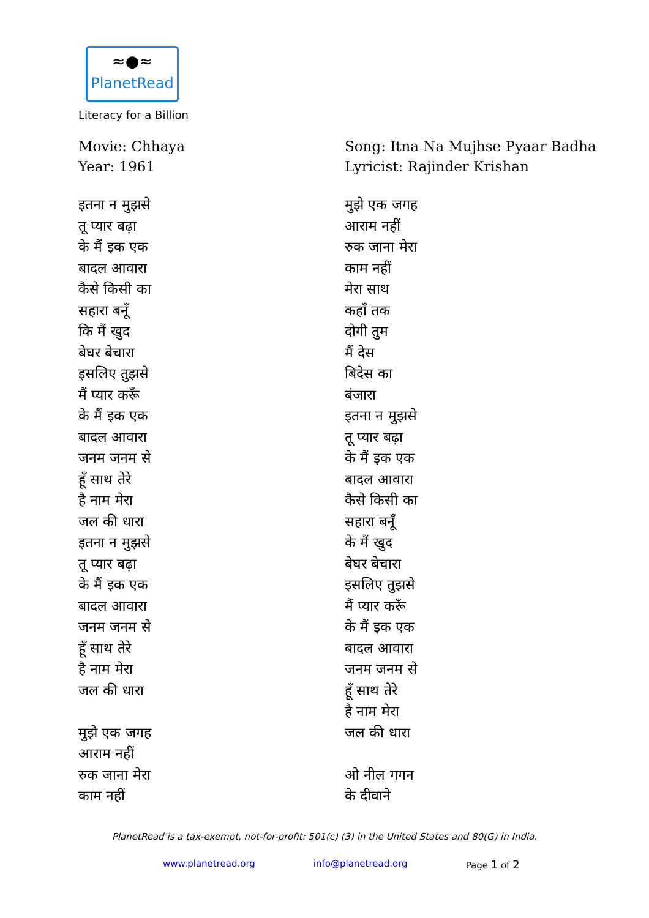≈●≈
PlanetRead
Literacy for a Billion
Movie: Chhaya
Year: 1961
इतना न मुझसे
तू प्यार बढ़ा
के मैं इक एक
बादल आवारा
कैसे किसी का
सहारा बनूँ
कि मैं खुद
बेघर बेचारा
इसलिए तुझसे
मैं प्यार करूँ
के मैं इक एक
बादल आवारा
जनम जनम से
हूँ साथ तेरे
है नाम मेरा
जल की धारा
इतना न मुझसे
तू प्यार बढ़ा
के मैं इक एक
बादल आवारा
जनम जनम से
हूँ साथ तेरे
है नाम मेरा
जल की धारा
मुझे एक जगह
आराम नहीं
रुक जाना मेरा
काम नहीं
Song: Itna Na Mujhse Pyaar Badha
Lyricist: Rajinder Krishan
मुझे एक जगह
आराम नहीं
रुक जाना मेरा
काम नहीं
मेरा साथ
कहाँ तक
दोगी तुम
मैं देस
बिदेस का
बंजारा
इतना न मुझसे
तू प्यार बढ़ा
के मैं इक एक
बादल आवारा
कैसे किसी का
सहारा बनूँ
के मैं खुद
बेघर बेचारा
इसलिए तुझसे
मैं प्यार करूँ
के मैं इक एक
बादल आवारा
जनम जनम से
हूँ साथ तेरे
है नाम मेरा
जल की धारा
ओ नील गगन
के दीवाने
PlanetRead is a tax-exempt, not-for-profit: 501(c) (3) in the United States and 80(G) in India.
www.planetread.org info@planetread.org Page 1 of 2